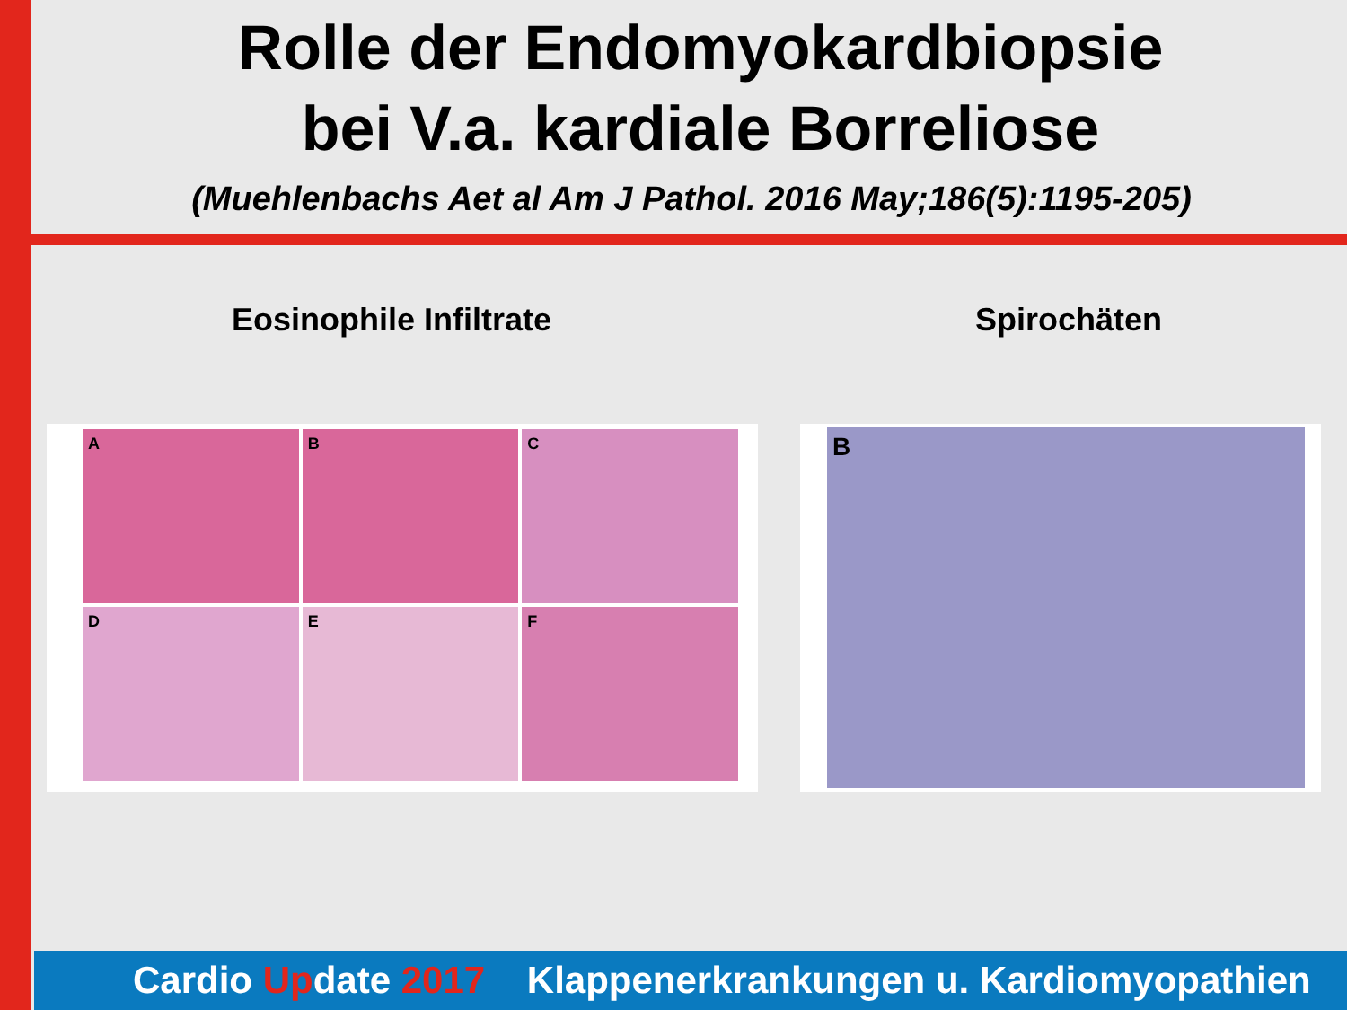Rolle der Endomyokardbiopsie
bei V.a. kardiale Borreliose
(Muehlenbachs Aet al Am J Pathol. 2016 May;186(5):1195-205)
Eosinophile Infiltrate Spirochäten
A
B
C
D
E
F
B
Cardio Update 2017 Klappenerkrankungen u. Kardiomyopathien